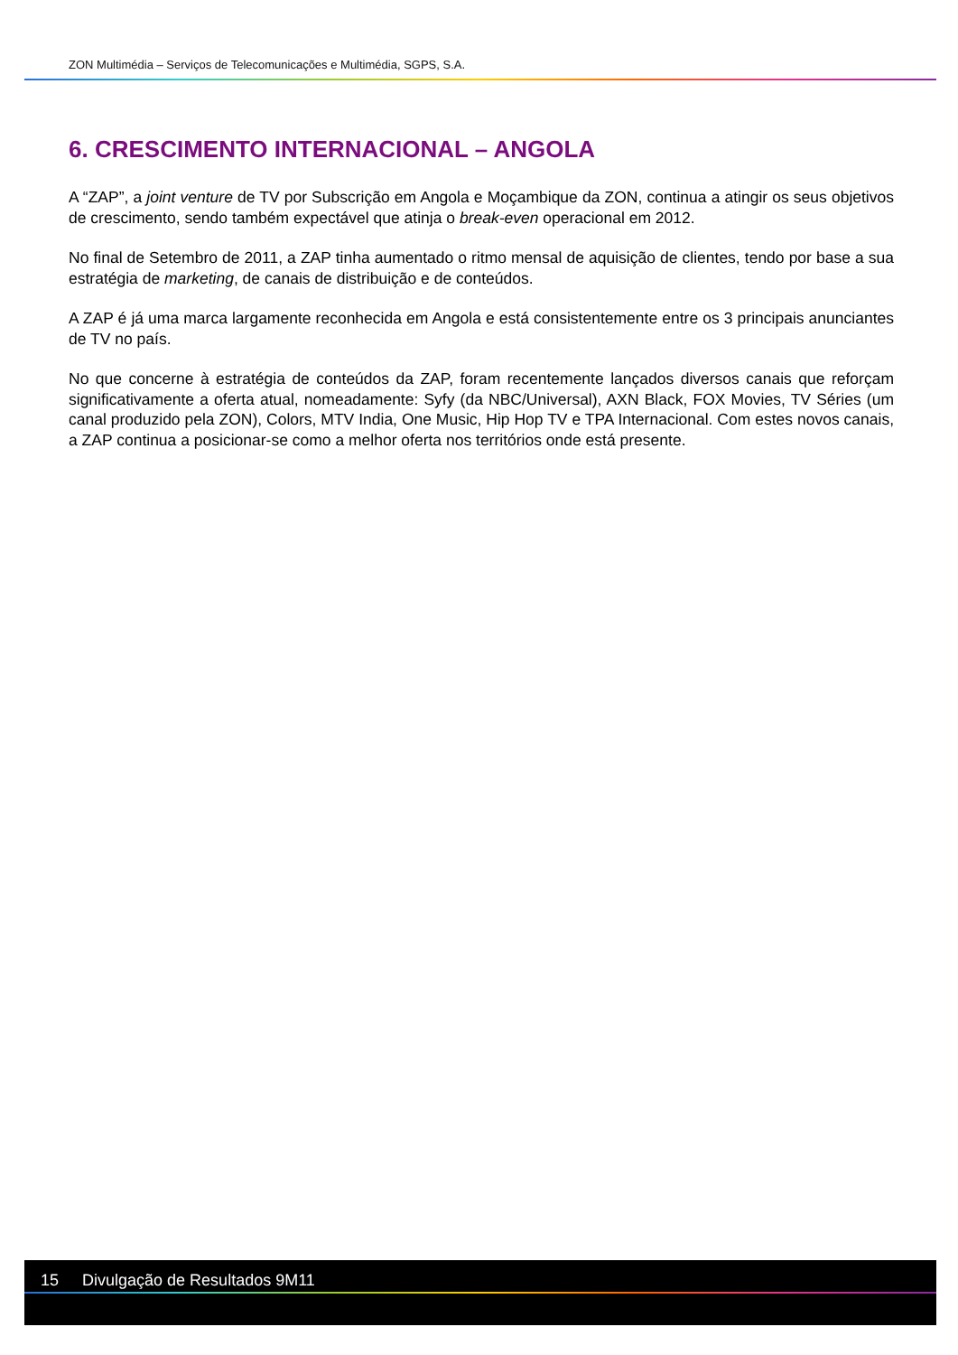ZON Multimédia – Serviços de Telecomunicações e Multimédia, SGPS, S.A.
6. CRESCIMENTO INTERNACIONAL – ANGOLA
A “ZAP”, a joint venture de TV por Subscrição em Angola e Moçambique da ZON, continua a atingir os seus objetivos de crescimento, sendo também expectável que atinja o break-even operacional em 2012.
No final de Setembro de 2011, a ZAP tinha aumentado o ritmo mensal de aquisição de clientes, tendo por base a sua estratégia de marketing, de canais de distribuição e de conteúdos.
A ZAP é já uma marca largamente reconhecida em Angola e está consistentemente entre os 3 principais anunciantes de TV no país.
No que concerne à estratégia de conteúdos da ZAP, foram recentemente lançados diversos canais que reforçam significativamente a oferta atual, nomeadamente: Syfy (da NBC/Universal), AXN Black, FOX Movies, TV Séries (um canal produzido pela ZON), Colors, MTV India, One Music, Hip Hop TV e TPA Internacional. Com estes novos canais, a ZAP continua a posicionar-se como a melhor oferta nos territórios onde está presente.
15 Divulgação de Resultados 9M11